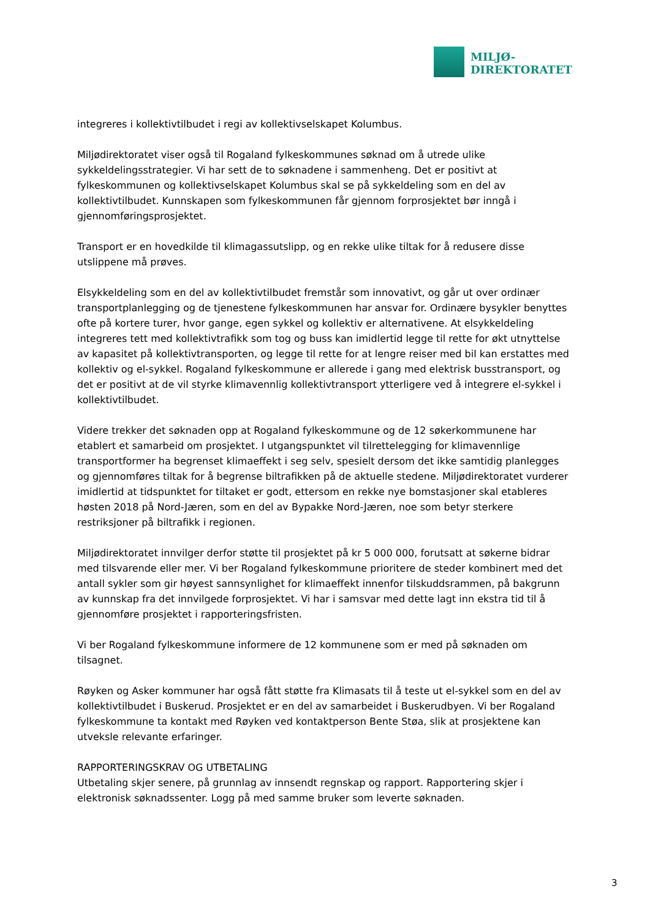MILJØ-
DIREKTORATET
integreres i kollektivtilbudet i regi av kollektivselskapet Kolumbus.
Miljødirektoratet viser også til Rogaland fylkeskommunes søknad om å utrede ulike sykkeldelingsstrategier. Vi har sett de to søknadene i sammenheng. Det er positivt at fylkeskommunen og kollektivselskapet Kolumbus skal se på sykkeldeling som en del av kollektivtilbudet. Kunnskapen som fylkeskommunen får gjennom forprosjektet bør inngå i gjennomføringsprosjektet.
Transport er en hovedkilde til klimagassutslipp, og en rekke ulike tiltak for å redusere disse utslippene må prøves.
Elsykkeldeling som en del av kollektivtilbudet fremstår som innovativt, og går ut over ordinær transportplanlegging og de tjenestene fylkeskommunen har ansvar for. Ordinære bysykler benyttes ofte på kortere turer, hvor gange, egen sykkel og kollektiv er alternativene. At elsykkeldeling integreres tett med kollektivtrafikk som tog og buss kan imidlertid legge til rette for økt utnyttelse av kapasitet på kollektivtransporten, og legge til rette for at lengre reiser med bil kan erstattes med kollektiv og el-sykkel. Rogaland fylkeskommune er allerede i gang med elektrisk busstransport, og det er positivt at de vil styrke klimavennlig kollektivtransport ytterligere ved å integrere el-sykkel i kollektivtilbudet.
Videre trekker det søknaden opp at Rogaland fylkeskommune og de 12 søkerkommunene har etablert et samarbeid om prosjektet. I utgangspunktet vil tilrettelegging for klimavennlige transportformer ha begrenset klimaeffekt i seg selv, spesielt dersom det ikke samtidig planlegges og gjennomføres tiltak for å begrense biltrafikken på de aktuelle stedene. Miljødirektoratet vurderer imidlertid at tidspunktet for tiltaket er godt, ettersom en rekke nye bomstasjoner skal etableres høsten 2018 på Nord-Jæren, som en del av Bypakke Nord-Jæren, noe som betyr sterkere restriksjoner på biltrafikk i regionen.
Miljødirektoratet innvilger derfor støtte til prosjektet på kr 5 000 000, forutsatt at søkerne bidrar med tilsvarende eller mer. Vi ber Rogaland fylkeskommune prioritere de steder kombinert med det antall sykler som gir høyest sannsynlighet for klimaeffekt innenfor tilskuddsrammen, på bakgrunn av kunnskap fra det innvilgede forprosjektet. Vi har i samsvar med dette lagt inn ekstra tid til å gjennomføre prosjektet i rapporteringsfristen.
Vi ber Rogaland fylkeskommune informere de 12 kommunene som er med på søknaden om tilsagnet.
Røyken og Asker kommuner har også fått støtte fra Klimasats til å teste ut el-sykkel som en del av kollektivtilbudet i Buskerud. Prosjektet er en del av samarbeidet i Buskerudbyen. Vi ber Rogaland fylkeskommune ta kontakt med Røyken ved kontaktperson Bente Støa, slik at prosjektene kan utveksle relevante erfaringer.
RAPPORTERINGSKRAV OG UTBETALING
Utbetaling skjer senere, på grunnlag av innsendt regnskap og rapport. Rapportering skjer i elektronisk søknadssenter. Logg på med samme bruker som leverte søknaden.
3